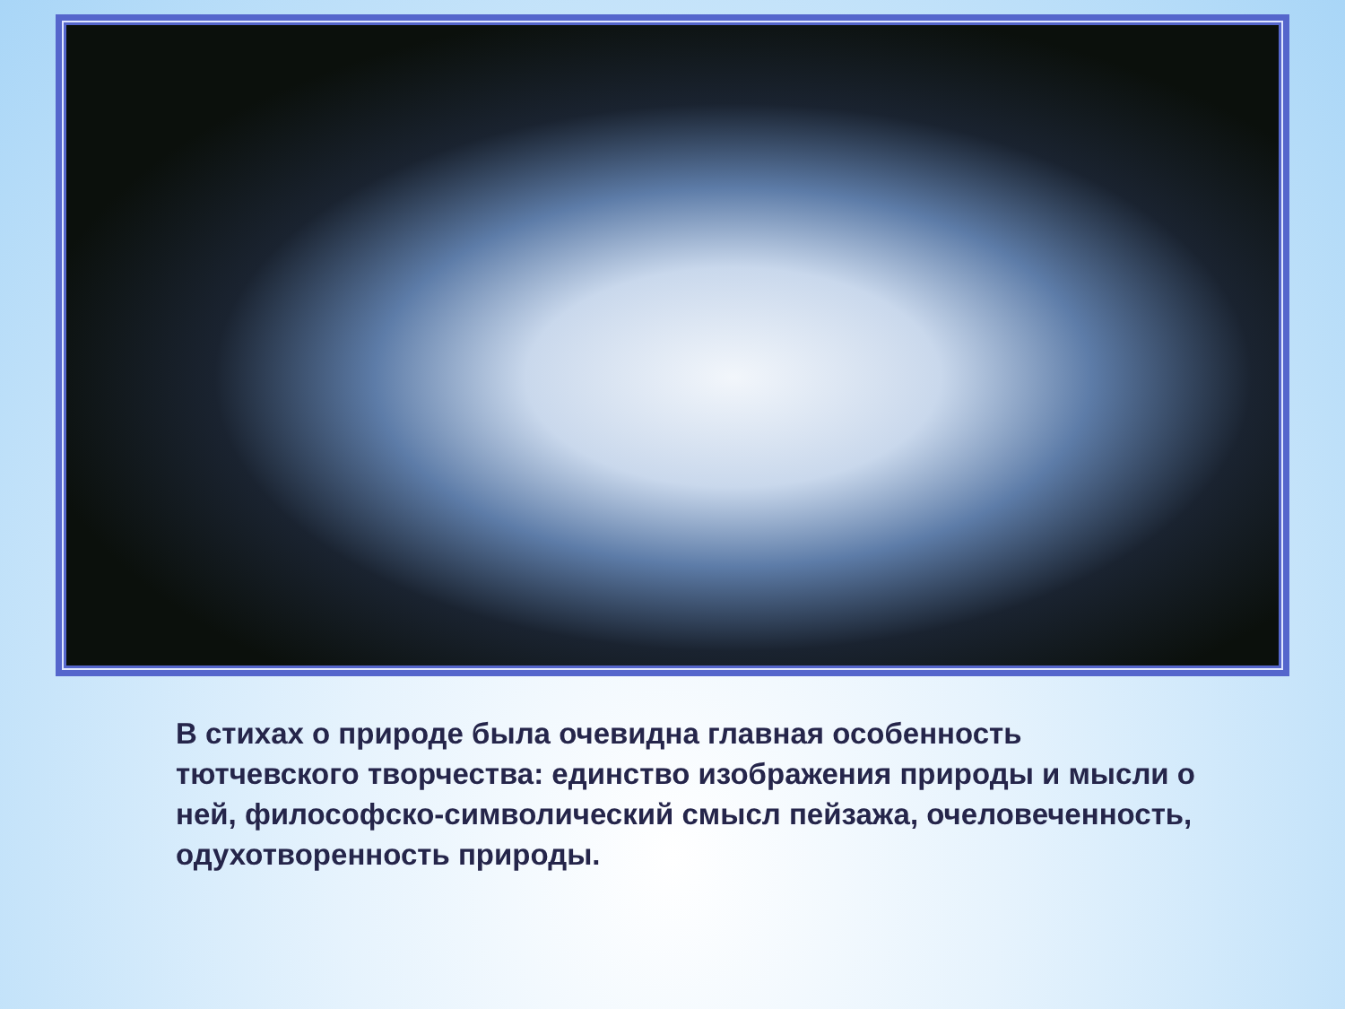В стихах о природе была очевидна главная особенность тютчевского творчества: единство изображения природы и мысли о ней, философско-символический смысл пейзажа, очеловеченность, одухотворенность природы.